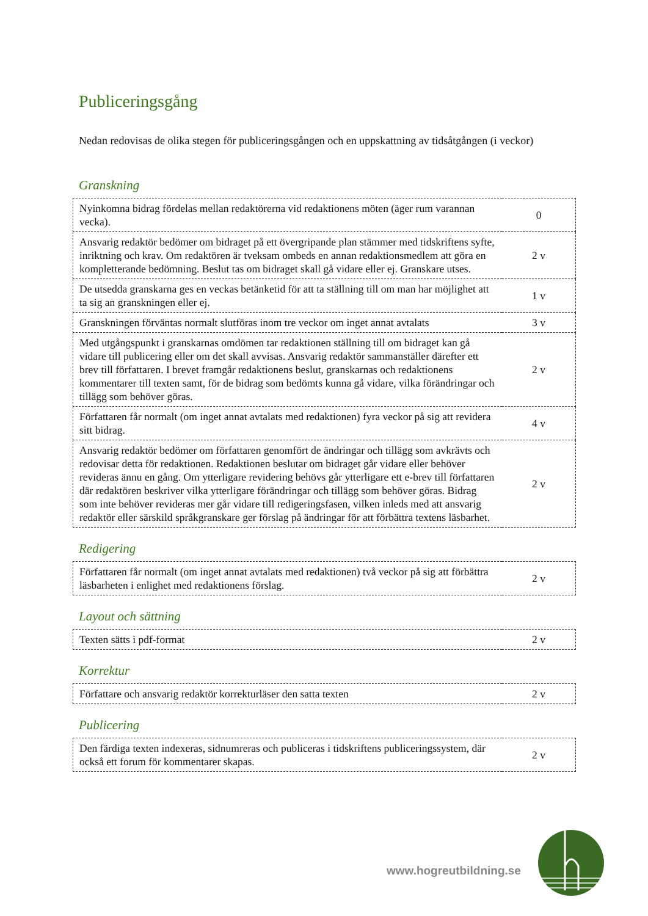Publiceringsgång
Nedan redovisas de olika stegen för publiceringsgången och en uppskattning av tidsåtgången (i veckor)
Granskning
| Nyinkomna bidrag fördelas mellan redaktörerna vid redaktionens möten (äger rum varannan vecka). | 0 |
| Ansvarig redaktör bedömer om bidraget på ett övergripande plan stämmer med tidskriftens syfte, inriktning och krav. Om redaktören är tveksam ombeds en annan redaktionsmedlem att göra en kompletterande bedömning. Beslut tas om bidraget skall gå vidare eller ej. Granskare utses. | 2 v |
| De utsedda granskarna ges en veckas betänketid för att ta ställning till om man har möjlighet att ta sig an granskningen eller ej. | 1 v |
| Granskningen förväntas normalt slutföras inom tre veckor om inget annat avtalats | 3 v |
| Med utgångspunkt i granskarnas omdömen tar redaktionen ställning till om bidraget kan gå vidare till publicering eller om det skall avvisas. Ansvarig redaktör sammanställer därefter ett brev till författaren. I brevet framgår redaktionens beslut, granskarnas och redaktionens kommentarer till texten samt, för de bidrag som bedömts kunna gå vidare, vilka förändringar och tillägg som behöver göras. | 2 v |
| Författaren får normalt (om inget annat avtalats med redaktionen) fyra veckor på sig att revidera sitt bidrag. | 4 v |
| Ansvarig redaktör bedömer om författaren genomfört de ändringar och tillägg som avkrävts och redovisar detta för redaktionen. Redaktionen beslutar om bidraget går vidare eller behöver revideras ännu en gång. Om ytterligare revidering behövs går ytterligare ett e-brev till författaren där redaktören beskriver vilka ytterligare förändringar och tillägg som behöver göras. Bidrag som inte behöver revideras mer går vidare till redigeringsfasen, vilken inleds med att ansvarig redaktör eller särskild språkgranskare ger förslag på ändringar för att förbättra textens läsbarhet. | 2 v |
Redigering
| Författaren får normalt (om inget annat avtalats med redaktionen) två veckor på sig att förbättra läsbarheten i enlighet med redaktionens förslag. | 2 v |
Layout och sättning
| Texten sätts i pdf-format | 2 v |
Korrektur
| Författare och ansvarig redaktör korrekturläser den satta texten | 2 v |
Publicering
| Den färdiga texten indexeras, sidnumreras och publiceras i tidskriftens publiceringssystem, där också ett forum för kommentarer skapas. | 2 v |
www.hogreutbildning.se